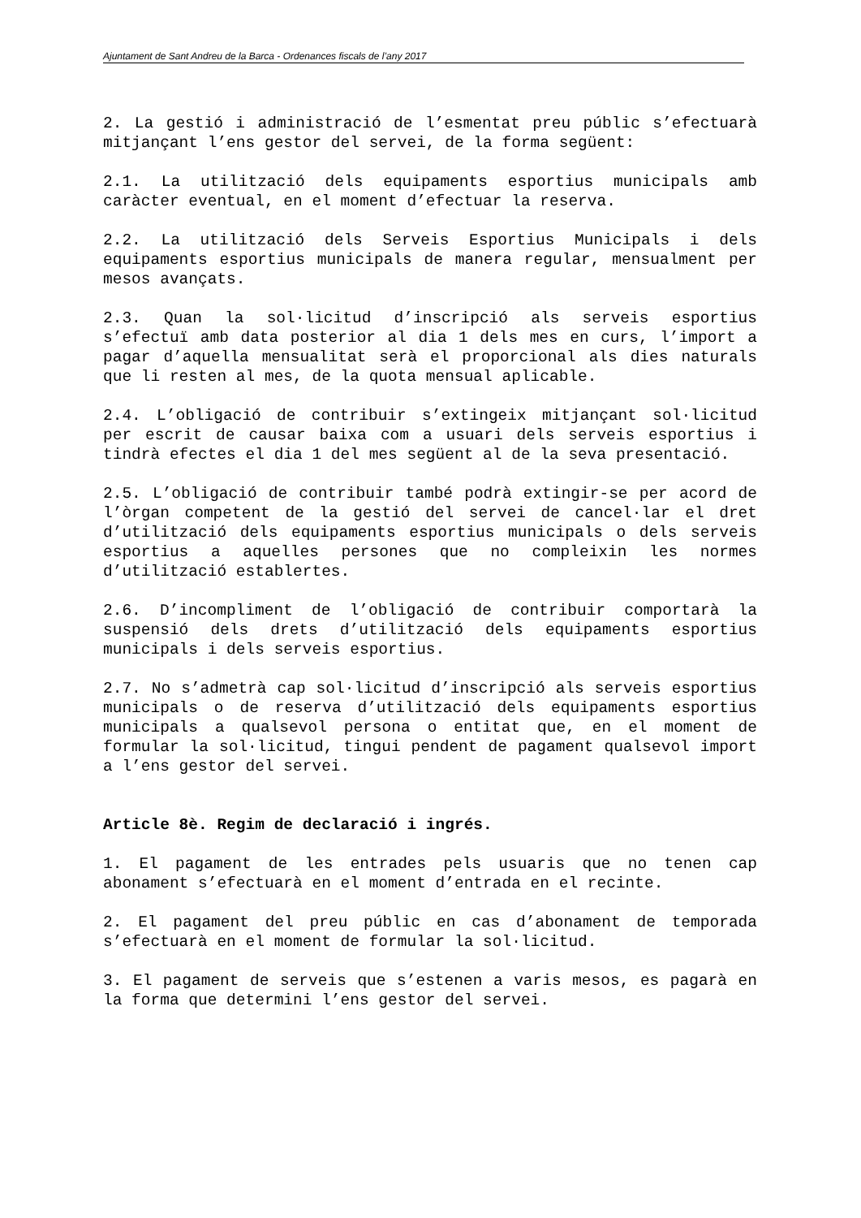Ajuntament de Sant Andreu de la Barca - Ordenances fiscals de l’any 2017
2. La gestió i administració de l’esmentat preu públic s’efectuarà mitjançant l’ens gestor del servei, de la forma següent:
2.1. La utilització dels equipaments esportius municipals amb caràcter eventual, en el moment d’efectuar la reserva.
2.2. La utilització dels Serveis Esportius Municipals i dels equipaments esportius municipals de manera regular, mensualment per mesos avançats.
2.3. Quan la sol·licitud d’inscripció als serveis esportius s’efectuï amb data posterior al dia 1 dels mes en curs, l’import a pagar d’aquella mensualitat serà el proporcional als dies naturals que li resten al mes, de la quota mensual aplicable.
2.4. L’obligació de contribuir s’extingeix mitjançant sol·licitud per escrit de causar baixa com a usuari dels serveis esportius i tindrà efectes el dia 1 del mes següent al de la seva presentació.
2.5. L’obligació de contribuir també podrà extingir-se per acord de l’òrgan competent de la gestió del servei de cancel·lar el dret d’utilització dels equipaments esportius municipals o dels serveis esportius a aquelles persones que no compleixin les normes d’utilització establertes.
2.6. D’incompliment de l’obligació de contribuir comportarà la suspensió dels drets d’utilització dels equipaments esportius municipals i dels serveis esportius.
2.7. No s’admetrà cap sol·licitud d’inscripció als serveis esportius municipals o de reserva d’utilització dels equipaments esportius municipals a qualsevol persona o entitat que, en el moment de formular la sol·licitud, tingui pendent de pagament qualsevol import a l’ens gestor del servei.
Article 8è. Regim de declaració i ingrés.
1. El pagament de les entrades pels usuaris que no tenen cap abonament s’efectuarà en el moment d’entrada en el recinte.
2. El pagament del preu públic en cas d’abonament de temporada s’efectuarà en el moment de formular la sol·licitud.
3. El pagament de serveis que s’estenen a varis mesos, es pagarà en la forma que determini l’ens gestor del servei.